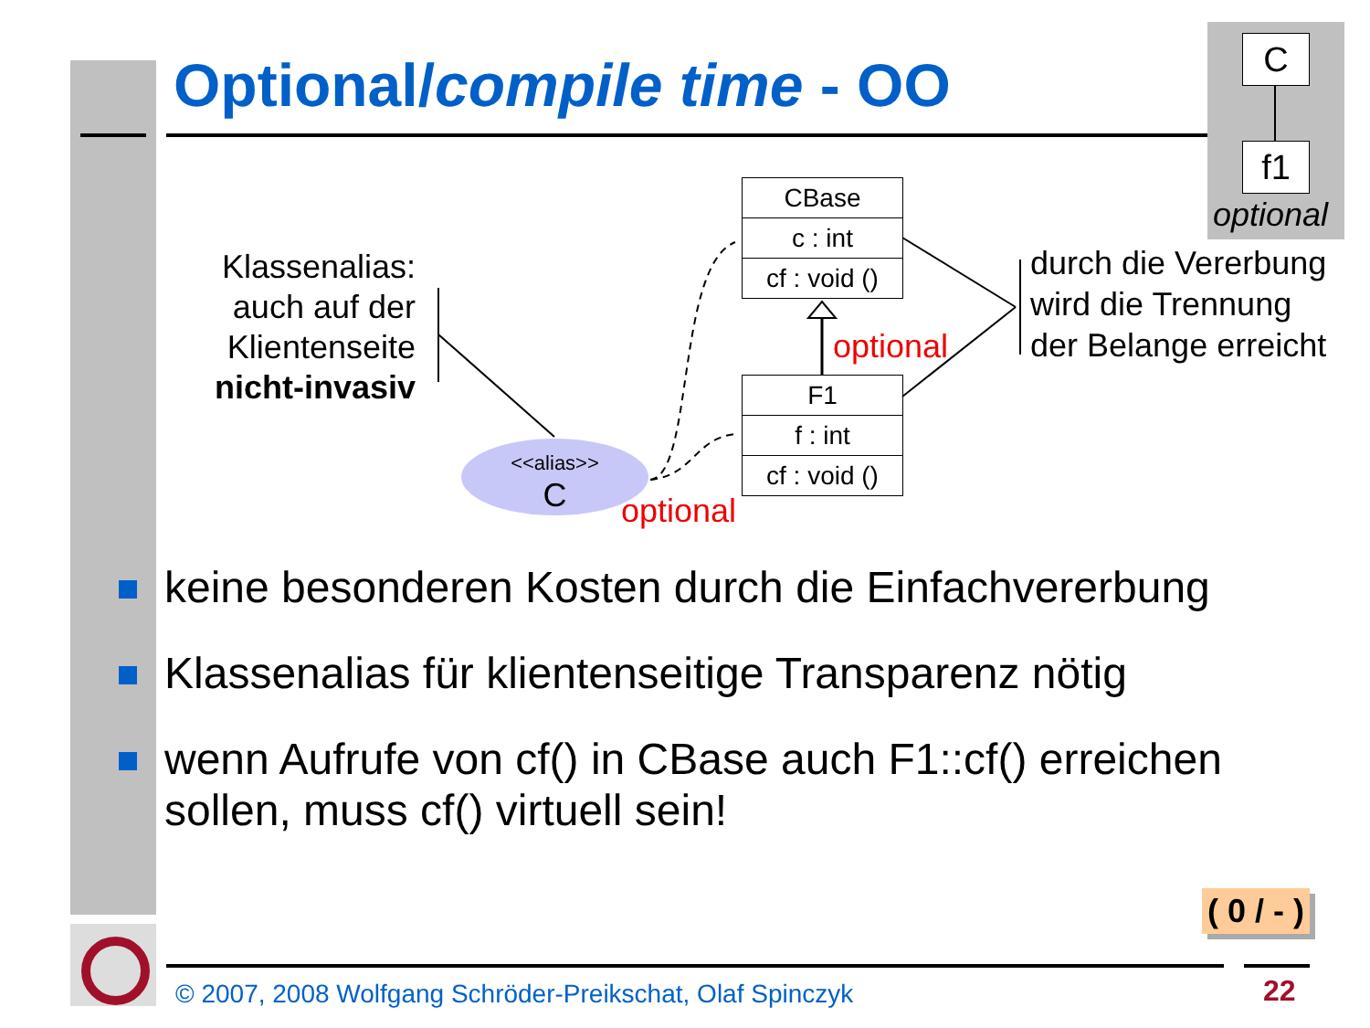Optional/compile time - OO
C
f1
optional
Klassenalias:
auch auf der
Klientenseite
nicht-invasiv
CBase
c : int
cf : void ()
F1
f : int
cf : void ()
optional
optional
<<alias>>
C
durch die Vererbung
wird die Trennung
der Belange erreicht
keine besonderen Kosten durch die Einfachvererbung
Klassenalias für klientenseitige Transparenz nötig
wenn Aufrufe von cf() in CBase auch F1::cf() erreichen sollen, muss cf() virtuell sein!
( 0 / - )
© 2007, 2008 Wolfgang Schröder-Preikschat, Olaf Spinczyk
22